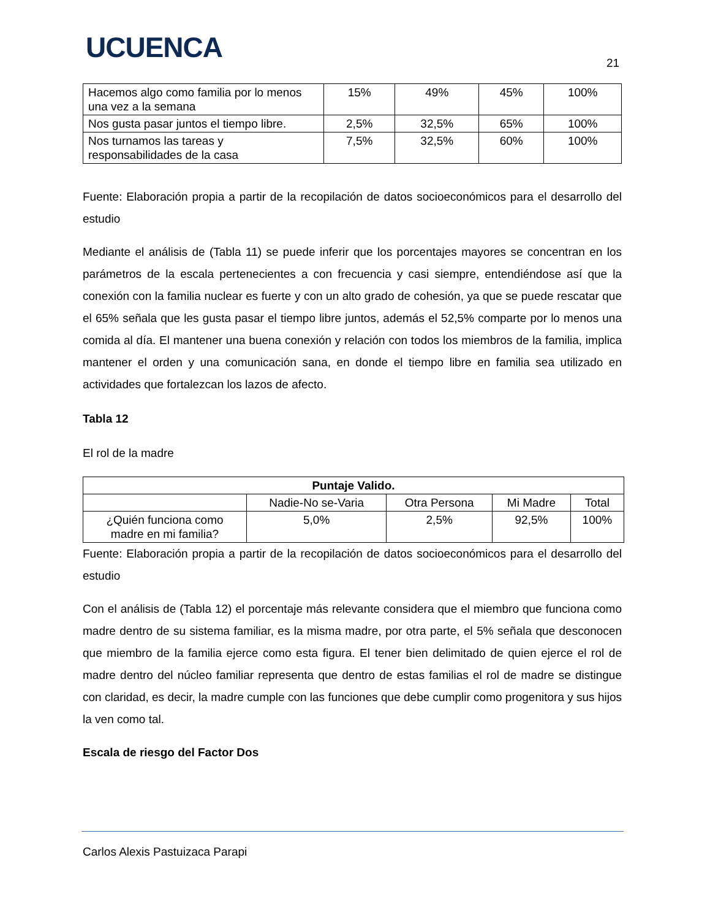UCUENCA 21
| Hacemos algo como familia por lo menos una vez a la semana | 15% | 49% | 45% | 100% |
| Nos gusta pasar juntos el tiempo libre. | 2,5% | 32,5% | 65% | 100% |
| Nos turnamos las tareas y responsabilidades de la casa | 7,5% | 32,5% | 60% | 100% |
Fuente: Elaboración propia a partir de la recopilación de datos socioeconómicos para el desarrollo del estudio
Mediante el análisis de (Tabla 11) se puede inferir que los porcentajes mayores se concentran en los parámetros de la escala pertenecientes a con frecuencia y casi siempre, entendiéndose así que la conexión con la familia nuclear es fuerte y con un alto grado de cohesión, ya que se puede rescatar que el 65% señala que les gusta pasar el tiempo libre juntos, además el 52,5% comparte por lo menos una comida al día. El mantener una buena conexión y relación con todos los miembros de la familia, implica mantener el orden y una comunicación sana, en donde el tiempo libre en familia sea utilizado en actividades que fortalezcan los lazos de afecto.
Tabla 12
El rol de la madre
| Puntaje Valido. | | | | |
| --- | --- | --- | --- | --- |
| | Nadie-No se-Varia | Otra Persona | Mi Madre | Total |
| ¿Quién funciona como madre en mi familia? | 5,0% | 2,5% | 92,5% | 100% |
Fuente: Elaboración propia a partir de la recopilación de datos socioeconómicos para el desarrollo del estudio
Con el análisis de (Tabla 12) el porcentaje más relevante considera que el miembro que funciona como madre dentro de su sistema familiar, es la misma madre, por otra parte, el 5% señala que desconocen que miembro de la familia ejerce como esta figura. El tener bien delimitado de quien ejerce el rol de madre dentro del núcleo familiar representa que dentro de estas familias el rol de madre se distingue con claridad, es decir, la madre cumple con las funciones que debe cumplir como progenitora y sus hijos la ven como tal.
Escala de riesgo del Factor Dos
Carlos Alexis Pastuizaca Parapi